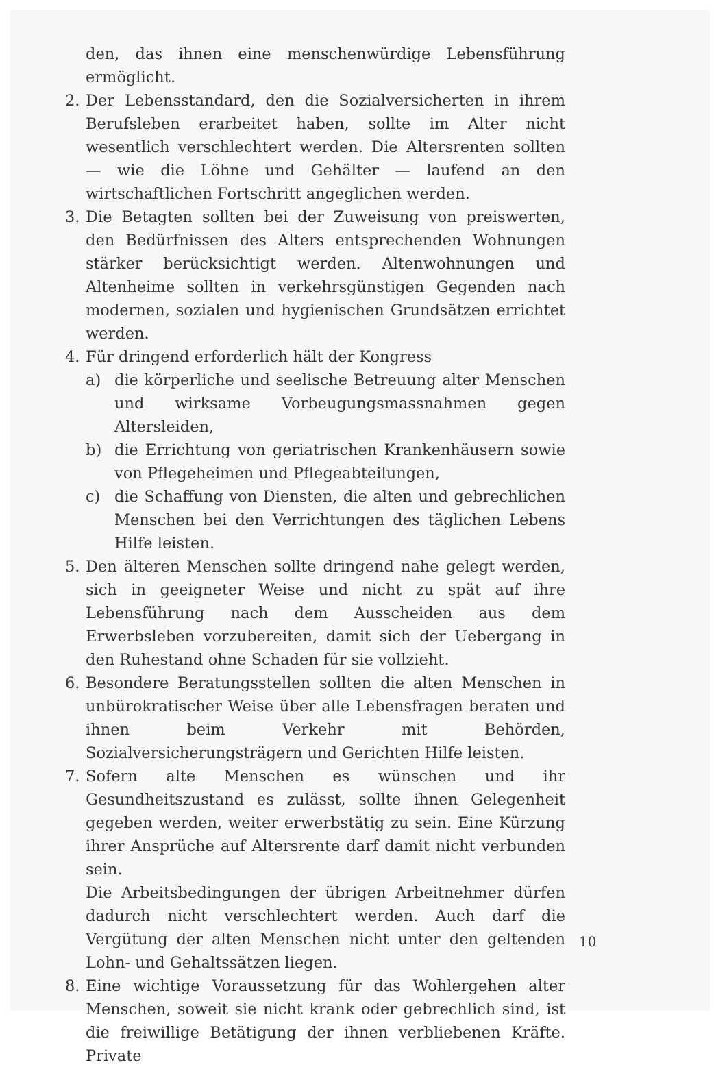den, das ihnen eine menschenwürdige Lebensführung ermöglicht.
2. Der Lebensstandard, den die Sozialversicherten in ihrem Berufsleben erarbeitet haben, sollte im Alter nicht wesentlich verschlechtert werden. Die Altersrenten sollten — wie die Löhne und Gehälter — laufend an den wirtschaftlichen Fortschritt angeglichen werden.
3. Die Betagten sollten bei der Zuweisung von preiswerten, den Bedürfnissen des Alters entsprechenden Wohnungen stärker berücksichtigt werden. Altenwohnungen und Altenheime sollten in verkehrsgünstigen Gegenden nach modernen, sozialen und hygienischen Grundsätzen errichtet werden.
4. Für dringend erforderlich hält der Kongress
a) die körperliche und seelische Betreuung alter Menschen und wirksame Vorbeugungsmassnahmen gegen Altersleiden,
b) die Errichtung von geriatrischen Krankenhäusern sowie von Pflegeheimen und Pflegeabteilungen,
c) die Schaffung von Diensten, die alten und gebrechlichen Menschen bei den Verrichtungen des täglichen Lebens Hilfe leisten.
5. Den älteren Menschen sollte dringend nahe gelegt werden, sich in geeigneter Weise und nicht zu spät auf ihre Lebensführung nach dem Ausscheiden aus dem Erwerbsleben vorzubereiten, damit sich der Uebergang in den Ruhestand ohne Schaden für sie vollzieht.
6. Besondere Beratungsstellen sollten die alten Menschen in unbürokratischer Weise über alle Lebensfragen beraten und ihnen beim Verkehr mit Behörden, Sozialversicherungsträgern und Gerichten Hilfe leisten.
7. Sofern alte Menschen es wünschen und ihr Gesundheitszustand es zulässt, sollte ihnen Gelegenheit gegeben werden, weiter erwerbstätig zu sein. Eine Kürzung ihrer Ansprüche auf Altersrente darf damit nicht verbunden sein.
Die Arbeitsbedingungen der übrigen Arbeitnehmer dürfen dadurch nicht verschlechtert werden. Auch darf die Vergütung der alten Menschen nicht unter den geltenden Lohn- und Gehaltssätzen liegen.
8. Eine wichtige Voraussetzung für das Wohlergehen alter Menschen, soweit sie nicht krank oder gebrechlich sind, ist die freiwillige Betätigung der ihnen verbliebenen Kräfte. Private
10